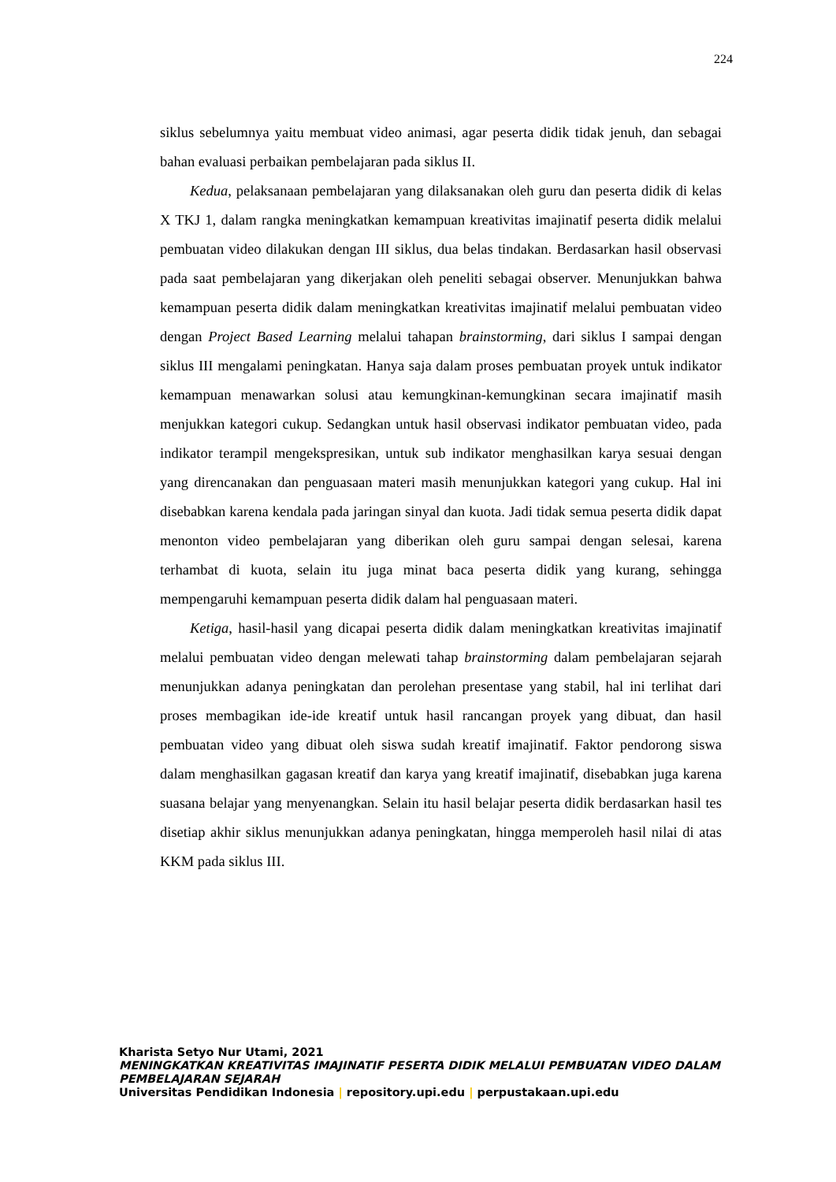224
siklus sebelumnya yaitu membuat video animasi, agar peserta didik tidak jenuh, dan sebagai bahan evaluasi perbaikan pembelajaran pada siklus II.
Kedua, pelaksanaan pembelajaran yang dilaksanakan oleh guru dan peserta didik di kelas X TKJ 1, dalam rangka meningkatkan kemampuan kreativitas imajinatif peserta didik melalui pembuatan video dilakukan dengan III siklus, dua belas tindakan. Berdasarkan hasil observasi pada saat pembelajaran yang dikerjakan oleh peneliti sebagai observer. Menunjukkan bahwa kemampuan peserta didik dalam meningkatkan kreativitas imajinatif melalui pembuatan video dengan Project Based Learning melalui tahapan brainstorming, dari siklus I sampai dengan siklus III mengalami peningkatan. Hanya saja dalam proses pembuatan proyek untuk indikator kemampuan menawarkan solusi atau kemungkinan-kemungkinan secara imajinatif masih menjukkan kategori cukup. Sedangkan untuk hasil observasi indikator pembuatan video, pada indikator terampil mengekspresikan, untuk sub indikator menghasilkan karya sesuai dengan yang direncanakan dan penguasaan materi masih menunjukkan kategori yang cukup. Hal ini disebabkan karena kendala pada jaringan sinyal dan kuota. Jadi tidak semua peserta didik dapat menonton video pembelajaran yang diberikan oleh guru sampai dengan selesai, karena terhambat di kuota, selain itu juga minat baca peserta didik yang kurang, sehingga mempengaruhi kemampuan peserta didik dalam hal penguasaan materi.
Ketiga, hasil-hasil yang dicapai peserta didik dalam meningkatkan kreativitas imajinatif melalui pembuatan video dengan melewati tahap brainstorming dalam pembelajaran sejarah menunjukkan adanya peningkatan dan perolehan presentase yang stabil, hal ini terlihat dari proses membagikan ide-ide kreatif untuk hasil rancangan proyek yang dibuat, dan hasil pembuatan video yang dibuat oleh siswa sudah kreatif imajinatif. Faktor pendorong siswa dalam menghasilkan gagasan kreatif dan karya yang kreatif imajinatif, disebabkan juga karena suasana belajar yang menyenangkan. Selain itu hasil belajar peserta didik berdasarkan hasil tes disetiap akhir siklus menunjukkan adanya peningkatan, hingga memperoleh hasil nilai di atas KKM pada siklus III.
Kharista Setyo Nur Utami, 2021
MENINGKATKAN KREATIVITAS IMAJINATIF PESERTA DIDIK MELALUI PEMBUATAN VIDEO DALAM PEMBELAJARAN SEJARAH
Universitas Pendidikan Indonesia | repository.upi.edu | perpustakaan.upi.edu